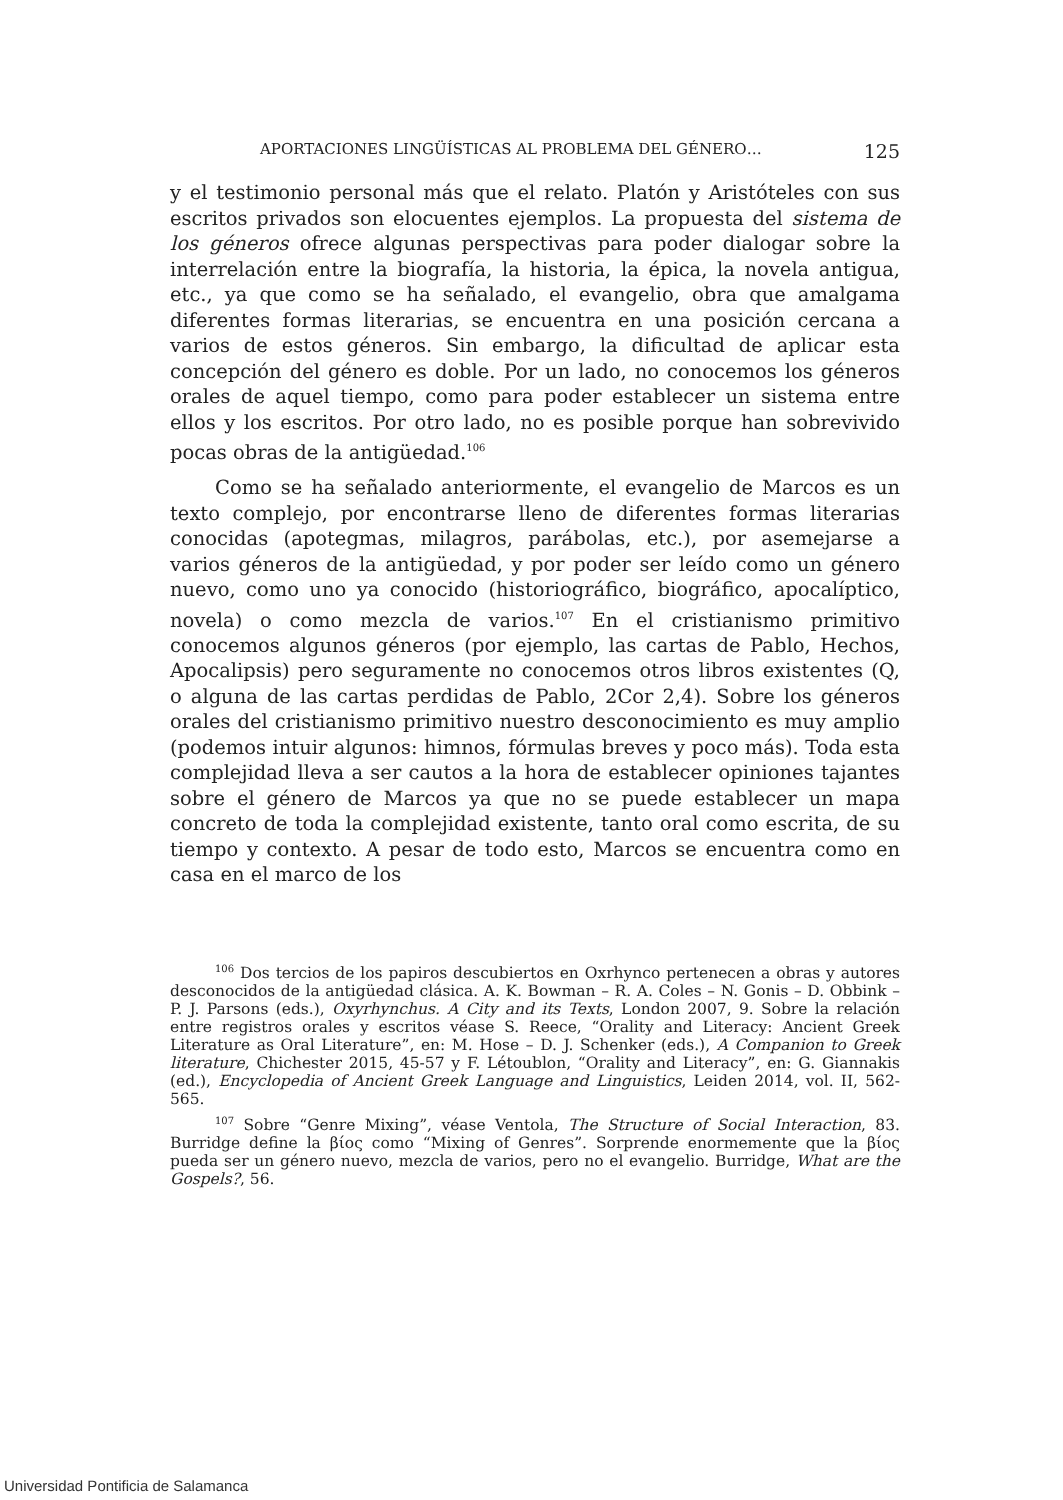APORTACIONES LINGÜÍSTICAS AL PROBLEMA DEL GÉNERO… 125
y el testimonio personal más que el relato. Platón y Aristóteles con sus escritos privados son elocuentes ejemplos. La propuesta del sistema de los géneros ofrece algunas perspectivas para poder dialogar sobre la interrelación entre la biografía, la historia, la épica, la novela antigua, etc., ya que como se ha señalado, el evangelio, obra que amalgama diferentes formas literarias, se encuentra en una posición cercana a varios de estos géneros. Sin embargo, la dificultad de aplicar esta concepción del género es doble. Por un lado, no conocemos los géneros orales de aquel tiempo, como para poder establecer un sistema entre ellos y los escritos. Por otro lado, no es posible porque han sobrevivido pocas obras de la antigüedad.<sup>106</sup>
Como se ha señalado anteriormente, el evangelio de Marcos es un texto complejo, por encontrarse lleno de diferentes formas literarias conocidas (apotegmas, milagros, parábolas, etc.), por asemejarse a varios géneros de la antigüedad, y por poder ser leído como un género nuevo, como uno ya conocido (historiográfico, biográfico, apocalíptico, novela) o como mezcla de varios.<sup>107</sup> En el cristianismo primitivo conocemos algunos géneros (por ejemplo, las cartas de Pablo, Hechos, Apocalipsis) pero seguramente no conocemos otros libros existentes (Q, o alguna de las cartas perdidas de Pablo, 2Cor 2,4). Sobre los géneros orales del cristianismo primitivo nuestro desconocimiento es muy amplio (podemos intuir algunos: himnos, fórmulas breves y poco más). Toda esta complejidad lleva a ser cautos a la hora de establecer opiniones tajantes sobre el género de Marcos ya que no se puede establecer un mapa concreto de toda la complejidad existente, tanto oral como escrita, de su tiempo y contexto. A pesar de todo esto, Marcos se encuentra como en casa en el marco de los
<sup>106</sup> Dos tercios de los papiros descubiertos en Oxrhynco pertenecen a obras y autores desconocidos de la antigüedad clásica. A. K. Bowman – R. A. Coles – N. Gonis – D. Obbink – P. J. Parsons (eds.), Oxyrhynchus. A City and its Texts, London 2007, 9. Sobre la relación entre registros orales y escritos véase S. Reece, “Orality and Literacy: Ancient Greek Literature as Oral Literature”, en: M. Hose – D. J. Schenker (eds.), A Companion to Greek literature, Chichester 2015, 45-57 y F. Létoublon, “Orality and Literacy”, en: G. Giannakis (ed.), Encyclopedia of Ancient Greek Language and Linguistics, Leiden 2014, vol. II, 562-565.
<sup>107</sup> Sobre “Genre Mixing”, véase Ventola, The Structure of Social Interaction, 83. Burridge define la βίος como “Mixing of Genres”. Sorprende enormemente que la βίος pueda ser un género nuevo, mezcla de varios, pero no el evangelio. Burridge, What are the Gospels?, 56.
Universidad Pontificia de Salamanca